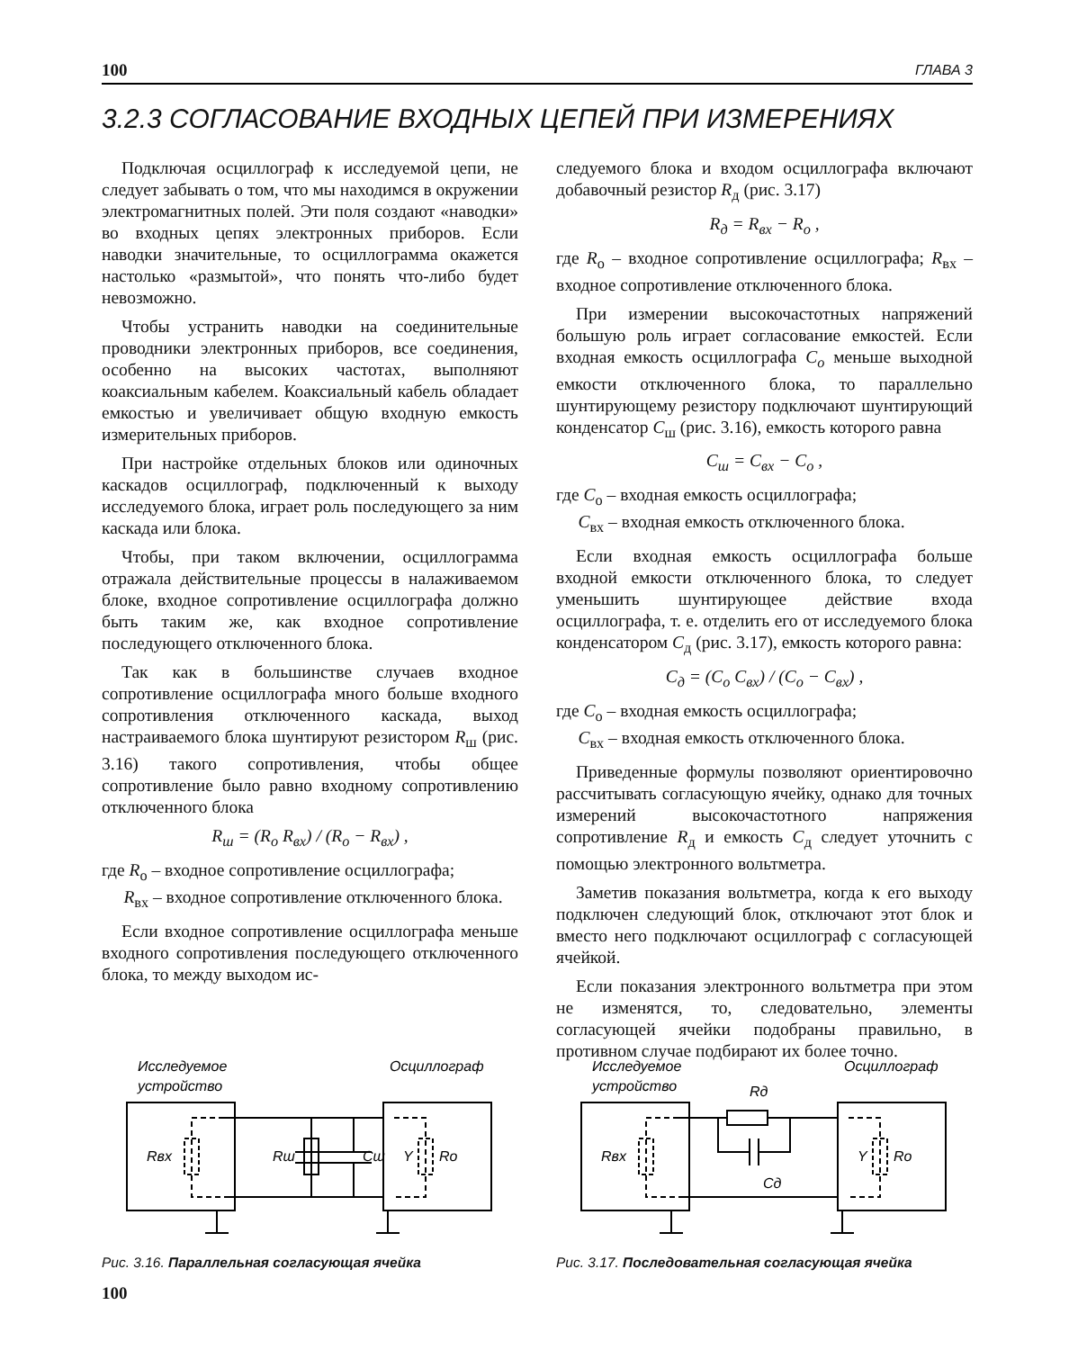100 ГЛАВА 3
3.2.3 СОГЛАСОВАНИЕ ВХОДНЫХ ЦЕПЕЙ ПРИ ИЗМЕРЕНИЯХ
Подключая осциллограф к исследуемой цепи, не следует забывать о том, что мы находимся в окружении электромагнитных полей. Эти поля создают «наводки» во входных цепях электронных приборов. Если наводки значительные, то осциллограмма окажется настолько «размытой», что понять что-либо будет невозможно.
Чтобы устранить наводки на соединительные проводники электронных приборов, все соединения, особенно на высоких частотах, выполняют коаксиальным кабелем. Коаксиальный кабель обладает емкостью и увеличивает общую входную емкость измерительных приборов.
При настройке отдельных блоков или одиночных каскадов осциллограф, подключенный к выходу исследуемого блока, играет роль последующего за ним каскада или блока.
Чтобы, при таком включении, осциллограмма отражала действительные процессы в налаживаемом блоке, входное сопротивление осциллографа должно быть таким же, как входное сопротивление последующего отключенного блока.
Так как в большинстве случаев входное сопротивление осциллографа много больше входного сопротивления отключенного каскада, выход настраиваемого блока шунтируют резистором R<sub>ш</sub> (рис. 3.16) такого сопротивления, чтобы общее сопротивление было равно входному сопротивлению отключенного блока
R<sub>ш</sub> = (R<sub>о</sub> R<sub>вх</sub>) / (R<sub>о</sub> − R<sub>вх</sub>) ,
где R<sub>о</sub> – входное сопротивление осциллографа;
R<sub>вх</sub> – входное сопротивление отключенного блока.
Если входное сопротивление осциллографа меньше входного сопротивления последующего отключенного блока, то между выходом ис-
следуемого блока и входом осциллографа включают добавочный резистор R<sub>д</sub> (рис. 3.17)
R<sub>д</sub> = R<sub>вх</sub> − R<sub>о</sub> ,
где R<sub>о</sub> – входное сопротивление осциллографа; R<sub>вх</sub> – входное сопротивление отключенного блока.
При измерении высокочастотных напряжений большую роль играет согласование емкостей. Если входная емкость осциллографа C<sub>o</sub> меньше выходной емкости отключенного блока, то параллельно шунтирующему резистору подключают шунтирующий конденсатор C<sub>ш</sub> (рис. 3.16), емкость которого равна
C<sub>ш</sub> = C<sub>вх</sub> − C<sub>о</sub> ,
где C<sub>о</sub> – входная емкость осциллографа;
C<sub>вх</sub> – входная емкость отключенного блока.
Если входная емкость осциллографа больше входной емкости отключенного блока, то следует уменьшить шунтирующее действие входа осциллографа, т. е. отделить его от исследуемого блока конденсатором C<sub>д</sub> (рис. 3.17), емкость которого равна:
C<sub>д</sub> = (C<sub>о</sub> C<sub>вх</sub>) / (C<sub>о</sub> − C<sub>вх</sub>) ,
где C<sub>о</sub> – входная емкость осциллографа;
C<sub>вх</sub> – входная емкость отключенного блока.
Приведенные формулы позволяют ориентировочно рассчитывать согласующую ячейку, однако для точных измерений высокочастотного напряжения сопротивление R<sub>д</sub> и емкость C<sub>д</sub> следует уточнить с помощью электронного вольтметра.
Заметив показания вольтметра, когда к его выходу подключен следующий блок, отключают этот блок и вместо него подключают осциллограф с согласующей ячейкой.
Если показания электронного вольтметра при этом не изменятся, то, следовательно, элементы согласующей ячейки подобраны правильно, в противном случае подбирают их более точно.
Исследуемое
устройство
Осциллограф
Rвх
Rш
Cш
Y
Ro
Рис. 3.16. Параллельная согласующая ячейка
Исследуемое
устройство
Осциллограф
Rд
Cд
Rвх
Y
Ro
Рис. 3.17. Последовательная согласующая ячейка
100